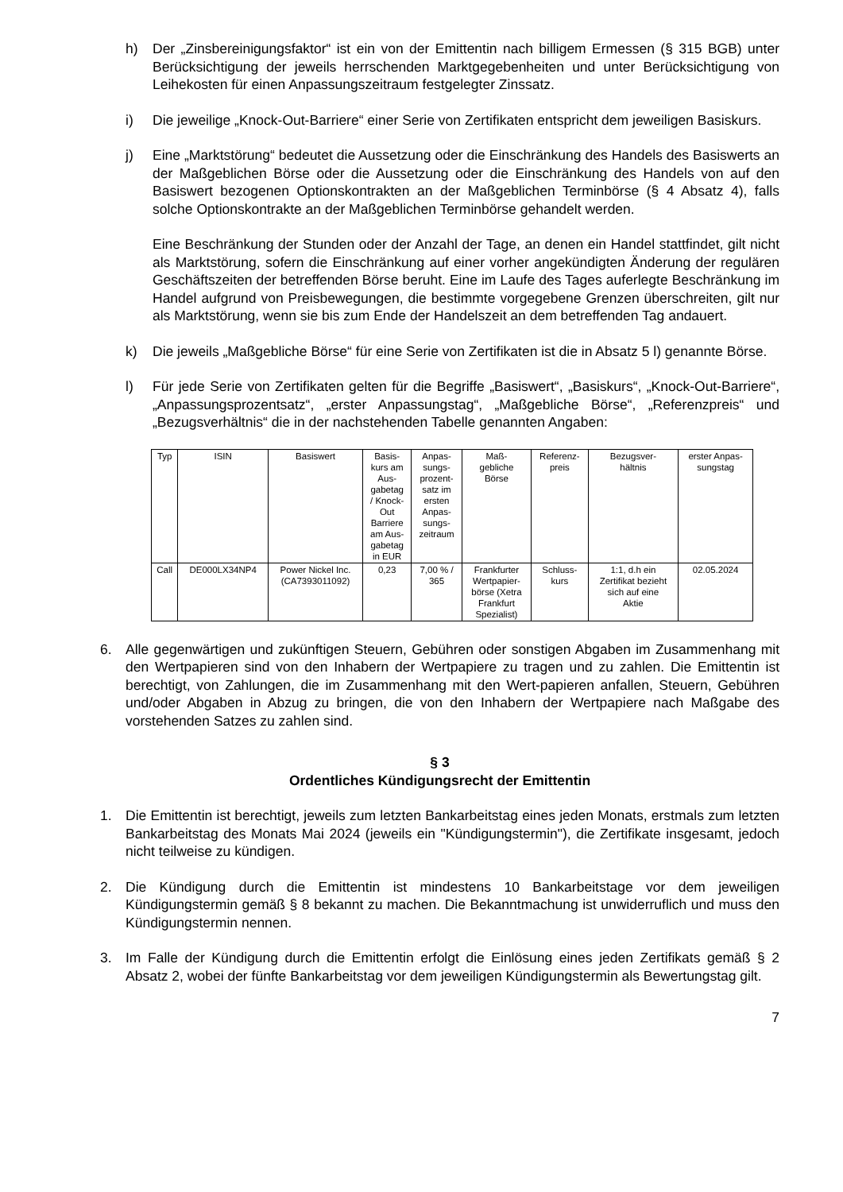h) Der „Zinsbereinigungsfaktor“ ist ein von der Emittentin nach billigem Ermessen (§ 315 BGB) unter Berücksichtigung der jeweils herrschenden Marktgegebenheiten und unter Berücksichtigung von Leihekosten für einen Anpassungszeitraum festgelegter Zinssatz.
i) Die jeweilige „Knock-Out-Barriere“ einer Serie von Zertifikaten entspricht dem jeweiligen Basiskurs.
j) Eine „Marktstörung“ bedeutet die Aussetzung oder die Einschränkung des Handels des Basiswerts an der Maßgeblichen Börse oder die Aussetzung oder die Einschränkung des Handels von auf den Basiswert bezogenen Optionskontrakten an der Maßgeblichen Terminbörse (§ 4 Absatz 4), falls solche Optionskontrakte an der Maßgeblichen Terminbörse gehandelt werden.
Eine Beschränkung der Stunden oder der Anzahl der Tage, an denen ein Handel stattfindet, gilt nicht als Marktstörung, sofern die Einschränkung auf einer vorher angekündigten Änderung der regulären Geschäftszeiten der betreffenden Börse beruht. Eine im Laufe des Tages auferlegte Beschränkung im Handel aufgrund von Preisbewegungen, die bestimmte vorgegebene Grenzen überschreiten, gilt nur als Marktstörung, wenn sie bis zum Ende der Handelszeit an dem betreffenden Tag andauert.
k) Die jeweils „Maßgebliche Börse“ für eine Serie von Zertifikaten ist die in Absatz 5 l) genannte Börse.
l) Für jede Serie von Zertifikaten gelten für die Begriffe „Basiswert“, „Basiskurs“, „Knock-Out-Barriere“, „Anpassungsprozentsatz“, „erster Anpassungstag“, „Maßgebliche Börse“, „Referenzpreis“ und „Bezugsverhältnis“ die in der nachstehenden Tabelle genannten Angaben:
| Typ | ISIN | Basiswert | Basis- kurs am Aus- gabetag / Knock- Out Barriere am Aus- gabetag in EUR | Anpas- sungs- prozent- satz im ersten Anpas- sungs- zeitraum | Maß- gebliche Börse | Referenz- preis | Bezugsver- hältnis | erster Anpas- sungstag |
| --- | --- | --- | --- | --- | --- | --- | --- | --- |
| Call | DE000LX34NP4 | Power Nickel Inc. (CA7393011092) | 0,23 | 7,00 % / 365 | Frankfurter Wertpapier- börse (Xetra Frankfurt Spezialist) | Schluss- kurs | 1:1, d.h ein Zertifikat bezieht sich auf eine Aktie | 02.05.2024 |
6. Alle gegenwärtigen und zukünftigen Steuern, Gebühren oder sonstigen Abgaben im Zusammenhang mit den Wertpapieren sind von den Inhabern der Wertpapiere zu tragen und zu zahlen. Die Emittentin ist berechtigt, von Zahlungen, die im Zusammenhang mit den Wert-papieren anfallen, Steuern, Gebühren und/oder Abgaben in Abzug zu bringen, die von den Inhabern der Wertpapiere nach Maßgabe des vorstehenden Satzes zu zahlen sind.
§ 3
Ordentliches Kündigungsrecht der Emittentin
1. Die Emittentin ist berechtigt, jeweils zum letzten Bankarbeitstag eines jeden Monats, erstmals zum letzten Bankarbeitstag des Monats Mai 2024 (jeweils ein "Kündigungstermin"), die Zertifikate insgesamt, jedoch nicht teilweise zu kündigen.
2. Die Kündigung durch die Emittentin ist mindestens 10 Bankarbeitstage vor dem jeweiligen Kündigungstermin gemäß § 8 bekannt zu machen. Die Bekanntmachung ist unwiderruflich und muss den Kündigungstermin nennen.
3. Im Falle der Kündigung durch die Emittentin erfolgt die Einlösung eines jeden Zertifikats gemäß § 2 Absatz 2, wobei der fünfte Bankarbeitstag vor dem jeweiligen Kündigungstermin als Bewertungstag gilt.
7